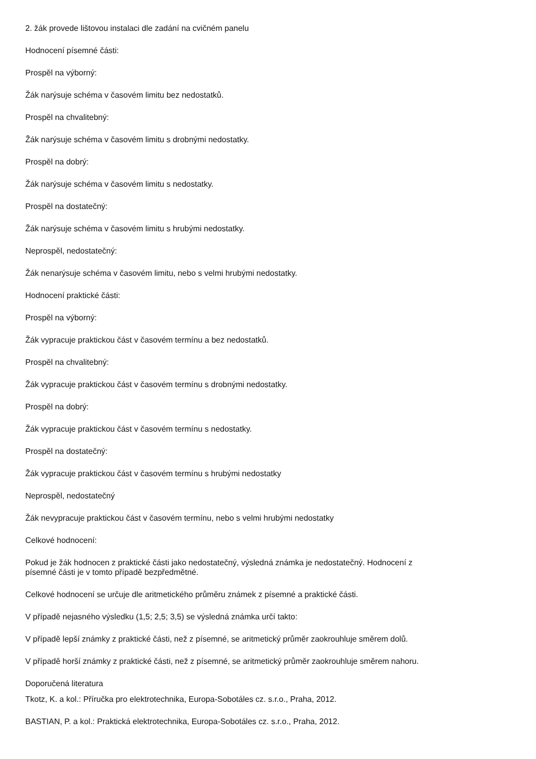2. žák provede lištovou instalaci dle zadání na cvičném panelu
Hodnocení písemné části:
Prospěl na výborný:
Žák narýsuje schéma v časovém limitu bez nedostatků.
Prospěl na chvalitebný:
Žák narýsuje schéma v časovém limitu s drobnými nedostatky.
Prospěl na dobrý:
Žák narýsuje schéma v časovém limitu s nedostatky.
Prospěl na dostatečný:
Žák narýsuje schéma v časovém limitu s hrubými nedostatky.
Neprospěl, nedostatečný:
Žák nenarýsuje schéma v časovém limitu, nebo s velmi hrubými nedostatky.
Hodnocení praktické části:
Prospěl na výborný:
Žák vypracuje praktickou část v časovém termínu a bez nedostatků.
Prospěl na chvalitebný:
Žák vypracuje praktickou část v časovém termínu s drobnými nedostatky.
Prospěl na dobrý:
Žák vypracuje praktickou část v časovém termínu s nedostatky.
Prospěl na dostatečný:
Žák vypracuje praktickou část v časovém termínu s hrubými nedostatky
Neprospěl, nedostatečný
Žák nevypracuje praktickou část v časovém termínu, nebo s velmi hrubými nedostatky
Celkové hodnocení:
Pokud je žák hodnocen z praktické části jako nedostatečný, výsledná známka je nedostatečný. Hodnocení z
písemné části je v tomto případě bezpředmětné.
Celkové hodnocení se určuje dle aritmetického průměru známek z písemné a praktické části.
V případě nejasného výsledku (1,5; 2,5; 3,5) se výsledná známka určí takto:
V případě lepší známky z praktické části, než z písemné, se aritmetický průměr zaokrouhluje směrem dolů.
V případě horší známky z praktické části, než z písemné, se aritmetický průměr zaokrouhluje směrem nahoru.
Doporučená literatura
Tkotz, K. a kol.: Příručka pro elektrotechnika, Europa-Sobotáles cz. s.r.o., Praha, 2012.
BASTIAN, P. a kol.: Praktická elektrotechnika, Europa-Sobotáles cz. s.r.o., Praha, 2012.